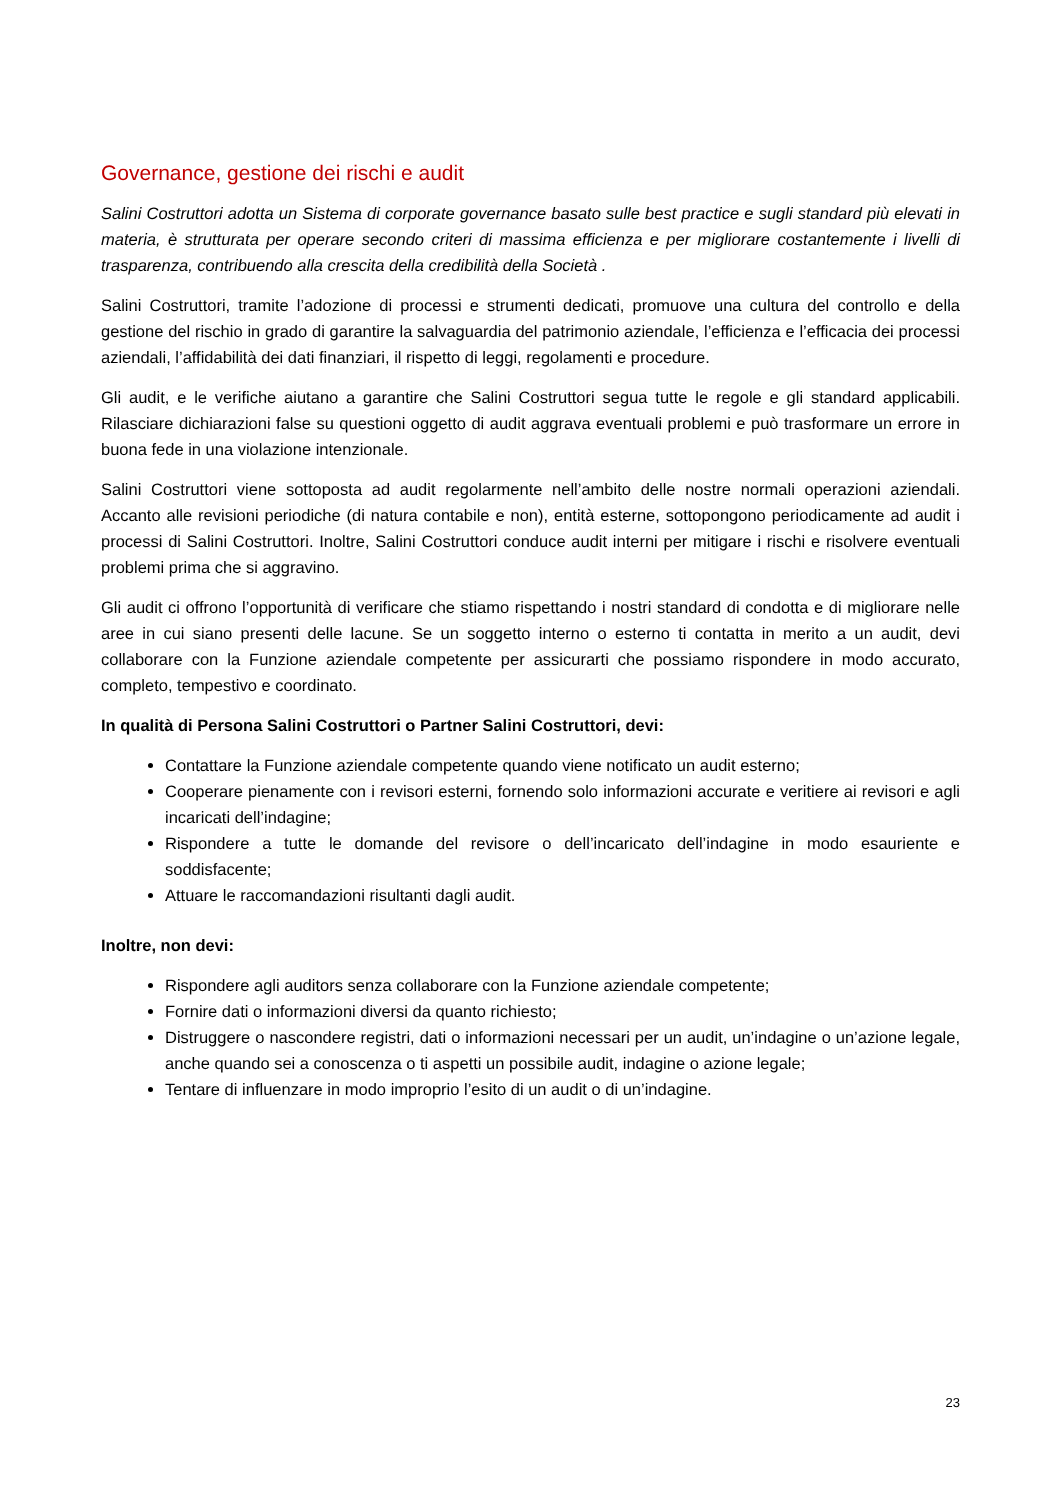Governance, gestione dei rischi e audit
Salini Costruttori adotta un Sistema di corporate governance basato sulle best practice e sugli standard più elevati in materia, è strutturata per operare secondo criteri di massima efficienza e per migliorare costantemente i livelli di trasparenza, contribuendo alla crescita della credibilità della Società .
Salini Costruttori, tramite l’adozione di processi e strumenti dedicati, promuove una cultura del controllo e della gestione del rischio in grado di garantire la salvaguardia del patrimonio aziendale, l’efficienza e l’efficacia dei processi aziendali, l’affidabilità dei dati finanziari, il rispetto di leggi, regolamenti e procedure.
Gli audit, e le verifiche aiutano a garantire che Salini Costruttori segua tutte le regole e gli standard applicabili. Rilasciare dichiarazioni false su questioni oggetto di audit aggrava eventuali problemi e può trasformare un errore in buona fede in una violazione intenzionale.
Salini Costruttori viene sottoposta ad audit regolarmente nell’ambito delle nostre normali operazioni aziendali. Accanto alle revisioni periodiche (di natura contabile e non), entità esterne, sottopongono periodicamente ad audit i processi di Salini Costruttori. Inoltre, Salini Costruttori conduce audit interni per mitigare i rischi e risolvere eventuali problemi prima che si aggravino.
Gli audit ci offrono l’opportunità di verificare che stiamo rispettando i nostri standard di condotta e di migliorare nelle aree in cui siano presenti delle lacune. Se un soggetto interno o esterno ti contatta in merito a un audit, devi collaborare con la Funzione aziendale competente per assicurarti che possiamo rispondere in modo accurato, completo, tempestivo e coordinato.
In qualità di Persona Salini Costruttori o Partner Salini Costruttori, devi:
Contattare la Funzione aziendale competente quando viene notificato un audit esterno;
Cooperare pienamente con i revisori esterni, fornendo solo informazioni accurate e veritiere ai revisori e agli incaricati dell’indagine;
Rispondere a tutte le domande del revisore o dell’incaricato dell’indagine in modo esauriente e soddisfacente;
Attuare le raccomandazioni risultanti dagli audit.
Inoltre, non devi:
Rispondere agli auditors senza collaborare con la Funzione aziendale competente;
Fornire dati o informazioni diversi da quanto richiesto;
Distruggere o nascondere registri, dati o informazioni necessari per un audit, un’indagine o un’azione legale, anche quando sei a conoscenza o ti aspetti un possibile audit, indagine o azione legale;
Tentare di influenzare in modo improprio l’esito di un audit o di un’indagine.
23